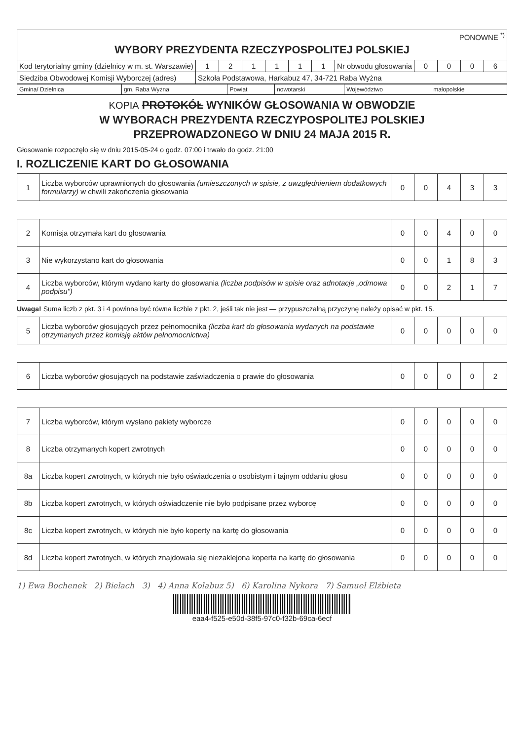| PONOWNE <sup>*)</sup> WYBORY PREZYDENTA RZECZYPOSPOLITEJ POLSKIEJ | | | | | | | | | | | |
| Kod terytorialny gminy (dzielnicy w m. st. Warszawie) | 1 | 2 | 1 | 1 | 1 | 1 | Nr obwodu głosowania | 0 | 0 | 0 | 6 |
| Siedziba Obwodowej Komisji Wyborczej (adres) | Szkoła Podstawowa, Harkabuz 47, 34-721 Raba Wyżna | | | | | | | | | | |
| Gmina/ Dzielnica | gm. Raba Wyżna | Powiat | nowotarski | Województwo | małopolskie |
KOPIA PROTOKÓŁ WYNIKÓW GŁOSOWANIA W OBWODZIE
W WYBORACH PREZYDENTA RZECZYPOSPOLITEJ POLSKIEJ
PRZEPROWADZONEGO W DNIU 24 MAJA 2015 R.
Głosowanie rozpoczęło się w dniu 2015-05-24 o godz. 07:00 i trwało do godz. 21:00
I. ROZLICZENIE KART DO GŁOSOWANIA
| 1 | Liczba wyborców uprawnionych do głosowania (umieszczonych w spisie, z uwzględnieniem dodatkowych formularzy) w chwili zakończenia głosowania | 0 | 0 | 4 | 3 | 3 |
| 2 | Komisja otrzymała kart do głosowania | 0 | 0 | 4 | 0 | 0 |
| 3 | Nie wykorzystano kart do głosowania | 0 | 0 | 1 | 8 | 3 |
| 4 | Liczba wyborców, którym wydano karty do głosowania (liczba podpisów w spisie oraz adnotacje „odmowa podpisu") | 0 | 0 | 2 | 1 | 7 |
Uwaga! Suma liczb z pkt. 3 i 4 powinna być równa liczbie z pkt. 2, jeśli tak nie jest — przypuszczalną przyczynę należy opisać w pkt. 15.
| 5 | Liczba wyborców głosujących przez pełnomocnika (liczba kart do głosowania wydanych na podstawie otrzymanych przez komisję aktów pełnomocnictwa) | 0 | 0 | 0 | 0 | 0 |
| 6 | Liczba wyborców głosujących na podstawie zaświadczenia o prawie do głosowania | 0 | 0 | 0 | 0 | 2 |
| 7 | Liczba wyborców, którym wysłano pakiety wyborcze | 0 | 0 | 0 | 0 | 0 |
| 8 | Liczba otrzymanych kopert zwrotnych | 0 | 0 | 0 | 0 | 0 |
| 8a | Liczba kopert zwrotnych, w których nie było oświadczenia o osobistym i tajnym oddaniu głosu | 0 | 0 | 0 | 0 | 0 |
| 8b | Liczba kopert zwrotnych, w których oświadczenie nie było podpisane przez wyborcę | 0 | 0 | 0 | 0 | 0 |
| 8c | Liczba kopert zwrotnych, w których nie było koperty na kartę do głosowania | 0 | 0 | 0 | 0 | 0 |
| 8d | Liczba kopert zwrotnych, w których znajdowała się niezaklejona koperta na kartę do głosowania | 0 | 0 | 0 | 0 | 0 |
1) Ewa Bochenek 2) Bielach 3) 4) Anna Kolabuz 5) 6) Karolina Nykora 7) Samuel Elżbieta
eaa4-f525-e50d-38f5-97c0-f32b-69ca-6ecf